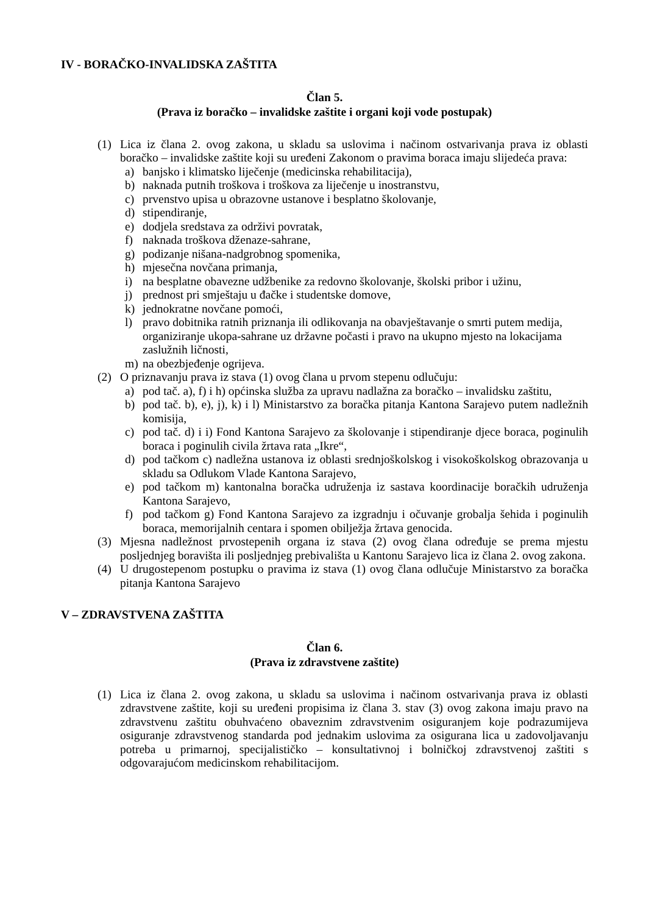IV - BORAČKO-INVALIDSKA ZAŠTITA
Član 5.
(Prava iz boračko – invalidske zaštite i organi koji vode postupak)
(1) Lica iz člana 2. ovog zakona, u skladu sa uslovima i načinom ostvarivanja prava iz oblasti boračko – invalidske zaštite koji su uređeni Zakonom o pravima boraca imaju slijedeća prava:
a) banjsko i klimatsko liječenje (medicinska rehabilitacija),
b) naknada putnih troškova i troškova za liječenje u inostranstvu,
c) prvenstvo upisa u obrazovne ustanove i besplatno školovanje,
d) stipendiranje,
e) dodjela sredstava za održivi povratak,
f) naknada troškova dženaze-sahrane,
g) podizanje nišana-nadgrobnog spomenika,
h) mjesečna novčana primanja,
i) na besplatne obavezne udžbenike za redovno školovanje, školski pribor i užinu,
j) prednost pri smještaju u đačke i studentske domove,
k) jednokratne novčane pomoći,
l) pravo dobitnika ratnih priznanja ili odlikovanja na obavještavanje o smrti putem medija, organiziranje ukopa-sahrane uz državne počasti i pravo na ukupno mjesto na lokacijama zaslužnih ličnosti,
m) na obezbjeđenje ogrijeva.
(2) O priznavanju prava iz stava (1) ovog člana u prvom stepenu odlučuju:
a) pod tač. a), f) i h) općinska služba za upravu nadlažna za boračko – invalidsku zaštitu,
b) pod tač. b), e), j), k) i l) Ministarstvo za boračka pitanja Kantona Sarajevo putem nadležnih komisija,
c) pod tač. d) i i) Fond Kantona Sarajevo za školovanje i stipendiranje djece boraca, poginulih boraca i poginulih civila žrtava rata „Ikre“,
d) pod tačkom c) nadležna ustanova iz oblasti srednjoškolskog i visokoškolskog obrazovanja u skladu sa Odlukom Vlade Kantona Sarajevo,
e) pod tačkom m) kantonalna boračka udruženja iz sastava koordinacije boračkih udruženja Kantona Sarajevo,
f) pod tačkom g) Fond Kantona Sarajevo za izgradnju i očuvanje grobalja šehida i poginulih boraca, memorijalnih centara i spomen obilježja žrtava genocida.
(3) Mjesna nadležnost prvostepenih organa iz stava (2) ovog člana određuje se prema mjestu posljednjeg boravišta ili posljednjeg prebivališta u Kantonu Sarajevo lica iz člana 2. ovog zakona.
(4) U drugostepenom postupku o pravima iz stava (1) ovog člana odlučuje Ministarstvo za boračka pitanja Kantona Sarajevo
V – ZDRAVSTVENA ZAŠTITA
Član 6.
(Prava iz zdravstvene zaštite)
(1) Lica iz člana 2. ovog zakona, u skladu sa uslovima i načinom ostvarivanja prava iz oblasti zdravstvene zaštite, koji su uređeni propisima iz člana 3. stav (3) ovog zakona imaju pravo na zdravstvenu zaštitu obuhvaćeno obaveznim zdravstvenim osiguranjem koje podrazumijeva osiguranje zdravstvenog standarda pod jednakim uslovima za osigurana lica u zadovoljavanju potreba u primarnoj, specijalističko – konsultativnoj i bolničkoj zdravstvenoj zaštiti s odgovarajućom medicinskom rehabilitacijom.